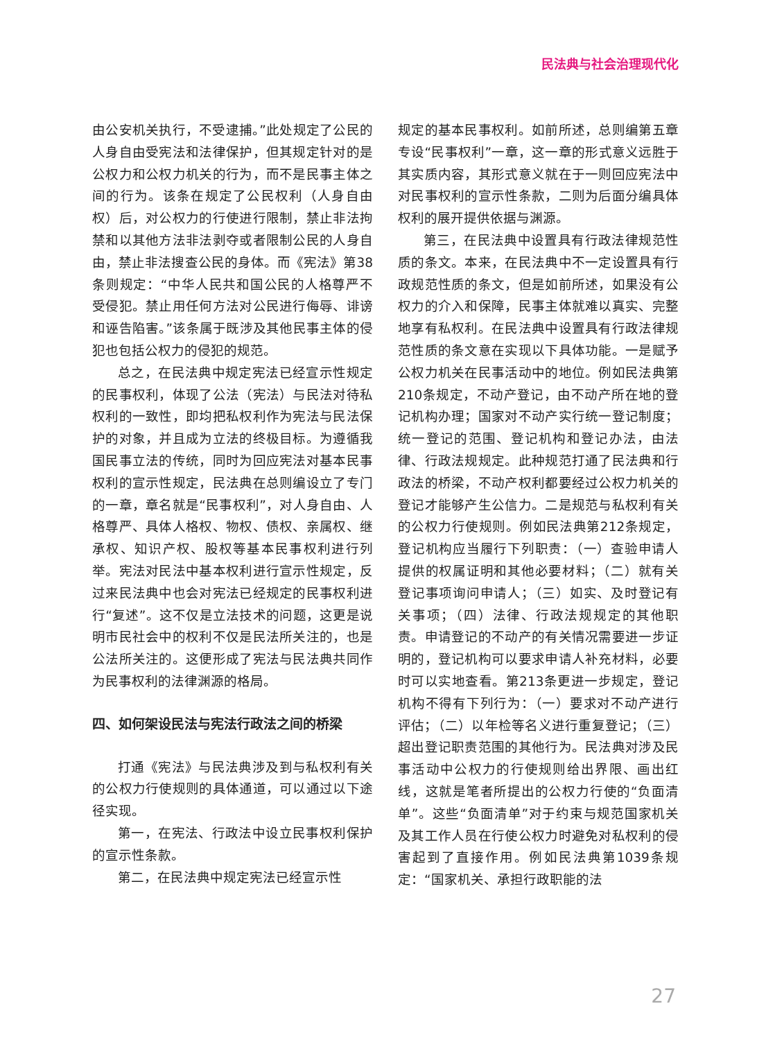民法典与社会治理现代化
由公安机关执行，不受逮捕。”此处规定了公民的人身自由受宪法和法律保护，但其规定针对的是公权力和公权力机关的行为，而不是民事主体之间的行为。该条在规定了公民权利（人身自由权）后，对公权力的行使进行限制，禁止非法拘禁和以其他方法非法剥夺或者限制公民的人身自由，禁止非法搜查公民的身体。而《宪法》第38条则规定：“中华人民共和国公民的人格尊严不受侵犯。禁止用任何方法对公民进行侮辱、诽谤和诬告陷害。”该条属于既涉及其他民事主体的侵犯也包括公权力的侵犯的规范。
总之，在民法典中规定宪法已经宣示性规定的民事权利，体现了公法（宪法）与民法对待私权利的一致性，即均把私权利作为宪法与民法保护的对象，并且成为立法的终极目标。为遵循我国民事立法的传统，同时为回应宪法对基本民事权利的宣示性规定，民法典在总则编设立了专门的一章，章名就是“民事权利”，对人身自由、人格尊严、具体人格权、物权、债权、亲属权、继承权、知识产权、股权等基本民事权利进行列举。宪法对民法中基本权利进行宣示性规定，反过来民法典中也会对宪法已经规定的民事权利进行“复述”。这不仅是立法技术的问题，这更是说明市民社会中的权利不仅是民法所关注的，也是公法所关注的。这便形成了宪法与民法典共同作为民事权利的法律渊源的格局。
四、如何架设民法与宪法行政法之间的桥梁
打通《宪法》与民法典涉及到与私权利有关的公权力行使规则的具体通道，可以通过以下途径实现。
第一，在宪法、行政法中设立民事权利保护的宣示性条款。
第二，在民法典中规定宪法已经宣示性
规定的基本民事权利。如前所述，总则编第五章专设“民事权利”一章，这一章的形式意义远胜于其实质内容，其形式意义就在于一则回应宪法中对民事权利的宣示性条款，二则为后面分编具体权利的展开提供依据与渊源。
第三，在民法典中设置具有行政法律规范性质的条文。本来，在民法典中不一定设置具有行政规范性质的条文，但是如前所述，如果没有公权力的介入和保障，民事主体就难以真实、完整地享有私权利。在民法典中设置具有行政法律规范性质的条文意在实现以下具体功能。一是赋予公权力机关在民事活动中的地位。例如民法典第210条规定，不动产登记，由不动产所在地的登记机构办理；国家对不动产实行统一登记制度；统一登记的范围、登记机构和登记办法，由法律、行政法规规定。此种规范打通了民法典和行政法的桥梁，不动产权利都要经过公权力机关的登记才能够产生公信力。二是规范与私权利有关的公权力行使规则。例如民法典第212条规定，登记机构应当履行下列职责：（一）查验申请人提供的权属证明和其他必要材料；（二）就有关登记事项询问申请人；（三）如实、及时登记有关事项；（四）法律、行政法规规定的其他职责。申请登记的不动产的有关情况需要进一步证明的，登记机构可以要求申请人补充材料，必要时可以实地查看。第213条更进一步规定，登记机构不得有下列行为：（一）要求对不动产进行评估；（二）以年检等名义进行重复登记；（三）超出登记职责范围的其他行为。民法典对涉及民事活动中公权力的行使规则给出界限、画出红线，这就是笔者所提出的公权力行使的“负面清单”。这些“负面清单”对于约束与规范国家机关及其工作人员在行使公权力时避免对私权利的侵害起到了直接作用。例如民法典第1039条规定：“国家机关、承担行政职能的法
27